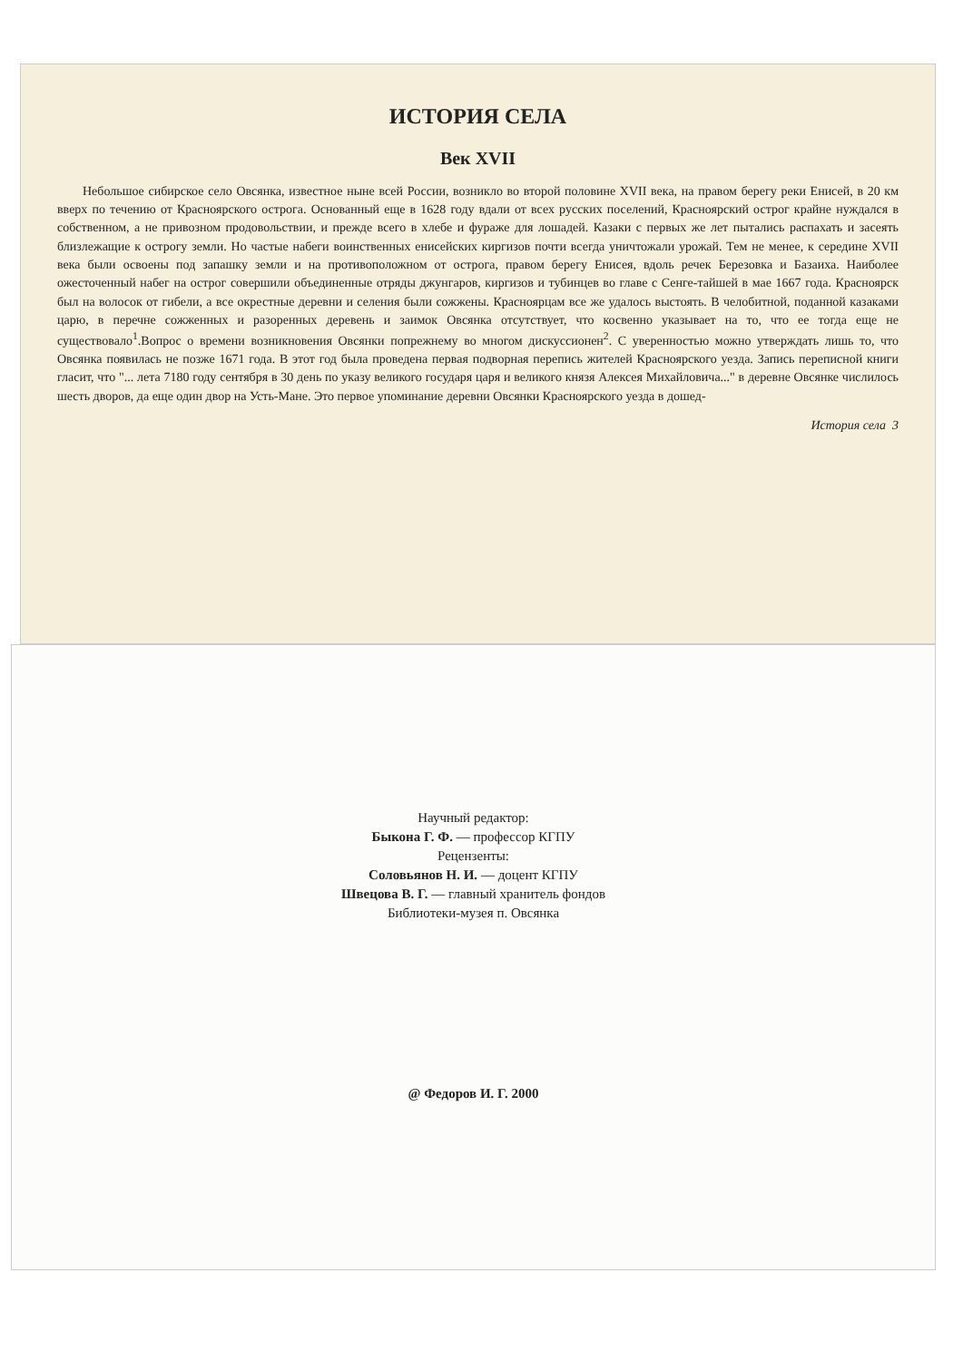Научный редактор:
Быкона Г. Ф. — профессор КГПУ
Рецензенты:
Соловьянов Н. И. — доцент КГПУ
Швецова В. Г. — главный хранитель фондов
Библиотеки-музея п. Овсянка
@ Федоров И. Г. 2000
ИСТОРИЯ СЕЛА
Век XVII
Небольшое сибирское село Овсянка, известное ныне всей России, возникло во второй половине XVII века, на правом берегу реки Енисей, в 20 км вверх по течению от Красноярского острога. Основанный еще в 1628 году вдали от всех русских поселений, Красноярский острог крайне нуждался в собственном, а не привозном продовольствии, и прежде всего в хлебе и фураже для лошадей. Казаки с первых же лет пытались распахать и засеять близлежащие к острогу земли. Но частые набеги воинственных енисейских киргизов почти всегда уничтожали урожай. Тем не менее, к середине XVII века были освоены под запашку земли и на противоположном от острога, правом берегу Енисея, вдоль речек Березовка и Базаиха. Наиболее ожесточенный набег на острог совершили объединенные отряды джунгаров, киргизов и тубинцев во главе с Сенге-тайшей в мае 1667 года. Красноярск был на волосок от гибели, а все окрестные деревни и селения были сожжены. Красноярцам все же удалось выстоять. В челобитной, поданной казаками царю, в перечне сожженных и разоренных деревень и заимок Овсянка отсутствует, что косвенно указывает на то, что ее тогда еще не существовало<sup>1</sup>.Вопрос о времени возникновения Овсянки попрежнему во многом дискуссионен<sup>2</sup>. С уверенностью можно утверждать лишь то, что Овсянка появилась не позже 1671 года. В этот год была проведена первая подворная перепись жителей Красноярского уезда. Запись переписной книги гласит, что "... лета 7180 году сентября в 30 день по указу великого государя царя и великого князя Алексея Михайловича..." в деревне Овсянке числилось шесть дворов, да еще один двор на Усть-Мане. Это первое упоминание деревни Овсянки Красноярского уезда в дошед-
История села 3